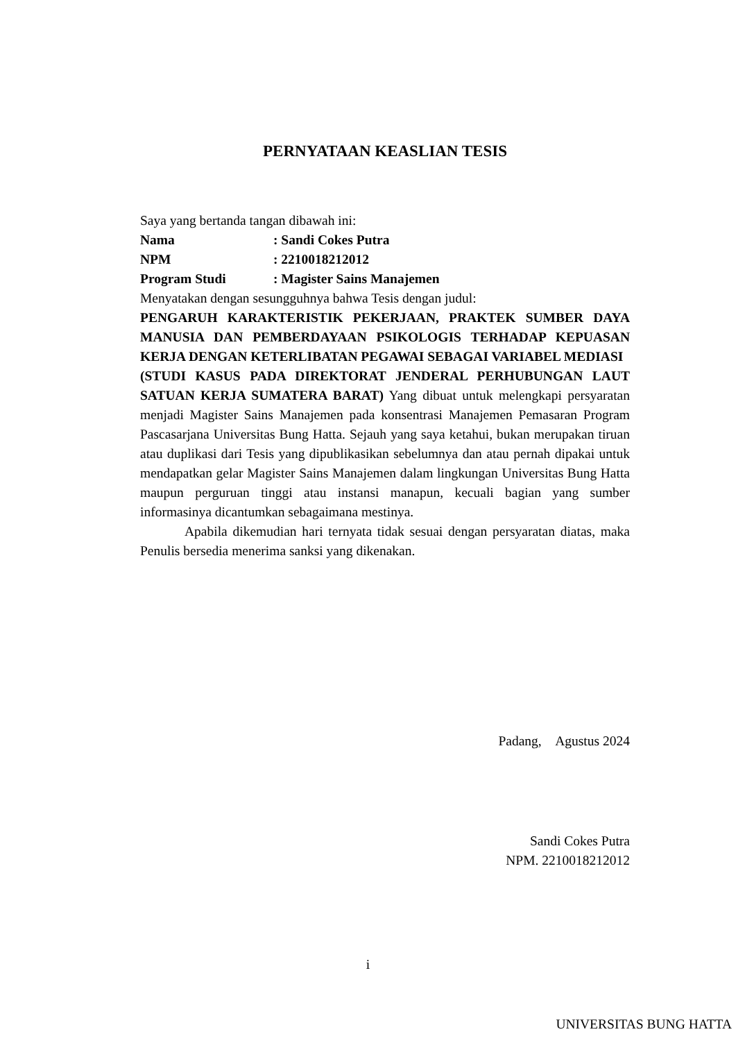PERNYATAAN KEASLIAN TESIS
Saya yang bertanda tangan dibawah ini:
| Nama | : Sandi Cokes Putra |
| NPM | : 2210018212012 |
| Program Studi | : Magister Sains Manajemen |
Menyatakan dengan sesungguhnya bahwa Tesis dengan judul:
PENGARUH KARAKTERISTIK PEKERJAAN, PRAKTEK SUMBER DAYA MANUSIA DAN PEMBERDAYAAN PSIKOLOGIS TERHADAP KEPUASAN KERJA DENGAN KETERLIBATAN PEGAWAI SEBAGAI VARIABEL MEDIASI
(STUDI KASUS PADA DIREKTORAT JENDERAL PERHUBUNGAN LAUT SATUAN KERJA SUMATERA BARAT) Yang dibuat untuk melengkapi persyaratan menjadi Magister Sains Manajemen pada konsentrasi Manajemen Pemasaran Program Pascasarjana Universitas Bung Hatta. Sejauh yang saya ketahui, bukan merupakan tiruan atau duplikasi dari Tesis yang dipublikasikan sebelumnya dan atau pernah dipakai untuk mendapatkan gelar Magister Sains Manajemen dalam lingkungan Universitas Bung Hatta maupun perguruan tinggi atau instansi manapun, kecuali bagian yang sumber informasinya dicantumkan sebagaimana mestinya.
Apabila dikemudian hari ternyata tidak sesuai dengan persyaratan diatas, maka Penulis bersedia menerima sanksi yang dikenakan.
Padang, Agustus 2024
Sandi Cokes Putra
NPM. 2210018212012
i
UNIVERSITAS BUNG HATTA